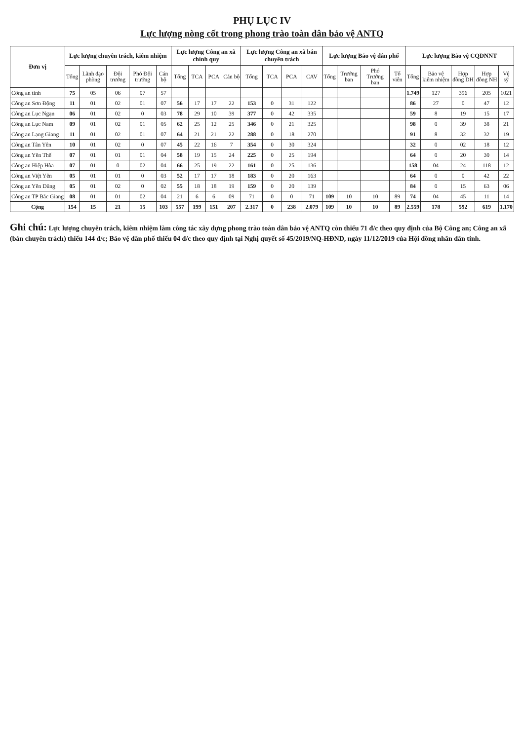PHỤ LỤC IV
Lực lượng nòng cốt trong phong trào toàn dân bảo vệ ANTQ
| Đơn vị | Lực lượng chuyên trách, kiêm nhiệm | | | | | Lực lượng Công an xã chính quy | | | | Lực lượng Công an xã bán chuyên trách | | | | Lực lượng Bảo vệ dân phố | | | | Lực lượng Bảo vệ CQDNNT | | | | |
| --- | --- | --- | --- | --- | --- | --- | --- | --- | --- | --- | --- | --- | --- | --- | --- | --- | --- | --- | --- | --- | --- | --- |
| | Tổng | Lãnh đạo phòng | Đội trưởng | Phó Đội trưởng | Cán bộ | Tổng | TCA | PCA | Cán bộ | Tổng | TCA | PCA | CAV | Tổng | Trưởng ban | Phó Trưởng ban | Tổ viên | Tổng | Bảo vệ kiêm nhiệm | Hợp đồng DH | Hợp đồng NH | Vệ sỹ |
| Công an tỉnh | 75 | 05 | 06 | 07 | 57 | | | | | | | | | | | | | 1.749 | 127 | 396 | 205 | 1021 |
| Công an Sơn Động | 11 | 01 | 02 | 01 | 07 | 56 | 17 | 17 | 22 | 153 | 0 | 31 | 122 | | | | | 86 | 27 | 0 | 47 | 12 |
| Công an Lục Ngạn | 06 | 01 | 02 | 0 | 03 | 78 | 29 | 10 | 39 | 377 | 0 | 42 | 335 | | | | | 59 | 8 | 19 | 15 | 17 |
| Công an Lục Nam | 09 | 01 | 02 | 01 | 05 | 62 | 25 | 12 | 25 | 346 | 0 | 21 | 325 | | | | | 98 | 0 | 39 | 38 | 21 |
| Công an Lạng Giang | 11 | 01 | 02 | 01 | 07 | 64 | 21 | 21 | 22 | 288 | 0 | 18 | 270 | | | | | 91 | 8 | 32 | 32 | 19 |
| Công an Tân Yên | 10 | 01 | 02 | 0 | 07 | 45 | 22 | 16 | 7 | 354 | 0 | 30 | 324 | | | | | 32 | 0 | 02 | 18 | 12 |
| Công an Yên Thế | 07 | 01 | 01 | 01 | 04 | 58 | 19 | 15 | 24 | 225 | 0 | 25 | 194 | | | | | 64 | 0 | 20 | 30 | 14 |
| Công an Hiệp Hòa | 07 | 01 | 0 | 02 | 04 | 66 | 25 | 19 | 22 | 161 | 0 | 25 | 136 | | | | | 158 | 04 | 24 | 118 | 12 |
| Công an Việt Yên | 05 | 01 | 01 | 0 | 03 | 52 | 17 | 17 | 18 | 183 | 0 | 20 | 163 | | | | | 64 | 0 | 0 | 42 | 22 |
| Công an Yên Dũng | 05 | 01 | 02 | 0 | 02 | 55 | 18 | 18 | 19 | 159 | 0 | 20 | 139 | | | | | 84 | 0 | 15 | 63 | 06 |
| Công an TP Bắc Giang | 08 | 01 | 01 | 02 | 04 | 21 | 6 | 6 | 09 | 71 | 0 | 0 | 71 | 109 | 10 | 10 | 89 | 74 | 04 | 45 | 11 | 14 |
| Cộng | 154 | 15 | 21 | 15 | 103 | 557 | 199 | 151 | 207 | 2.317 | 0 | 238 | 2.079 | 109 | 10 | 10 | 89 | 2.559 | 178 | 592 | 619 | 1.170 |
Ghi chú: Lực lượng chuyên trách, kiêm nhiệm làm công tác xây dựng phong trào toàn dân bảo vệ ANTQ còn thiếu 71 đ/c theo quy định của Bộ Công an; Công an xã (bán chuyên trách) thiếu 144 đ/c; Bảo vệ dân phố thiếu 04 đ/c theo quy định tại Nghị quyết số 45/2019/NQ-HĐND, ngày 11/12/2019 của Hội đồng nhân dân tỉnh.